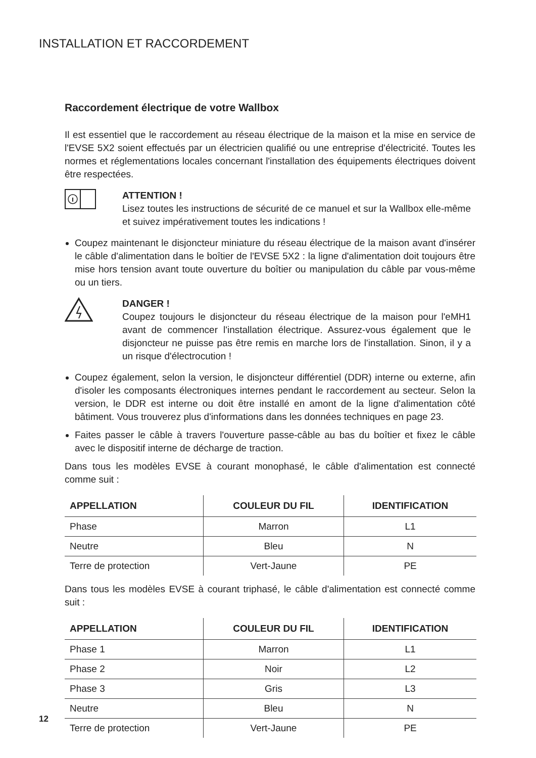INSTALLATION ET RACCORDEMENT
Raccordement électrique de votre Wallbox
Il est essentiel que le raccordement au réseau électrique de la maison et la mise en service de l'EVSE 5X2 soient effectués par un électricien qualifié ou une entreprise d'électricité. Toutes les normes et réglementations locales concernant l'installation des équipements électriques doivent être respectées.
ATTENTION !
Lisez toutes les instructions de sécurité de ce manuel et sur la Wallbox elle-même et suivez impérativement toutes les indications !
Coupez maintenant le disjoncteur miniature du réseau électrique de la maison avant d'insérer le câble d'alimentation dans le boîtier de l'EVSE 5X2 : la ligne d'alimentation doit toujours être mise hors tension avant toute ouverture du boîtier ou manipulation du câble par vous-même ou un tiers.
DANGER !
Coupez toujours le disjoncteur du réseau électrique de la maison pour l'eMH1 avant de commencer l'installation électrique. Assurez-vous également que le disjoncteur ne puisse pas être remis en marche lors de l'installation. Sinon, il y a un risque d'électrocution !
Coupez également, selon la version, le disjoncteur différentiel (DDR) interne ou externe, afin d'isoler les composants électroniques internes pendant le raccordement au secteur. Selon la version, le DDR est interne ou doit être installé en amont de la ligne d'alimentation côté bâtiment. Vous trouverez plus d'informations dans les données techniques en page 23.
Faites passer le câble à travers l'ouverture passe-câble au bas du boîtier et fixez le câble avec le dispositif interne de décharge de traction.
Dans tous les modèles EVSE à courant monophasé, le câble d'alimentation est connecté comme suit :
| APPELLATION | COULEUR DU FIL | IDENTIFICATION |
| --- | --- | --- |
| Phase | Marron | L1 |
| Neutre | Bleu | N |
| Terre de protection | Vert-Jaune | PE |
Dans tous les modèles EVSE à courant triphasé, le câble d'alimentation est connecté comme suit :
| APPELLATION | COULEUR DU FIL | IDENTIFICATION |
| --- | --- | --- |
| Phase 1 | Marron | L1 |
| Phase 2 | Noir | L2 |
| Phase 3 | Gris | L3 |
| Neutre | Bleu | N |
| Terre de protection | Vert-Jaune | PE |
12